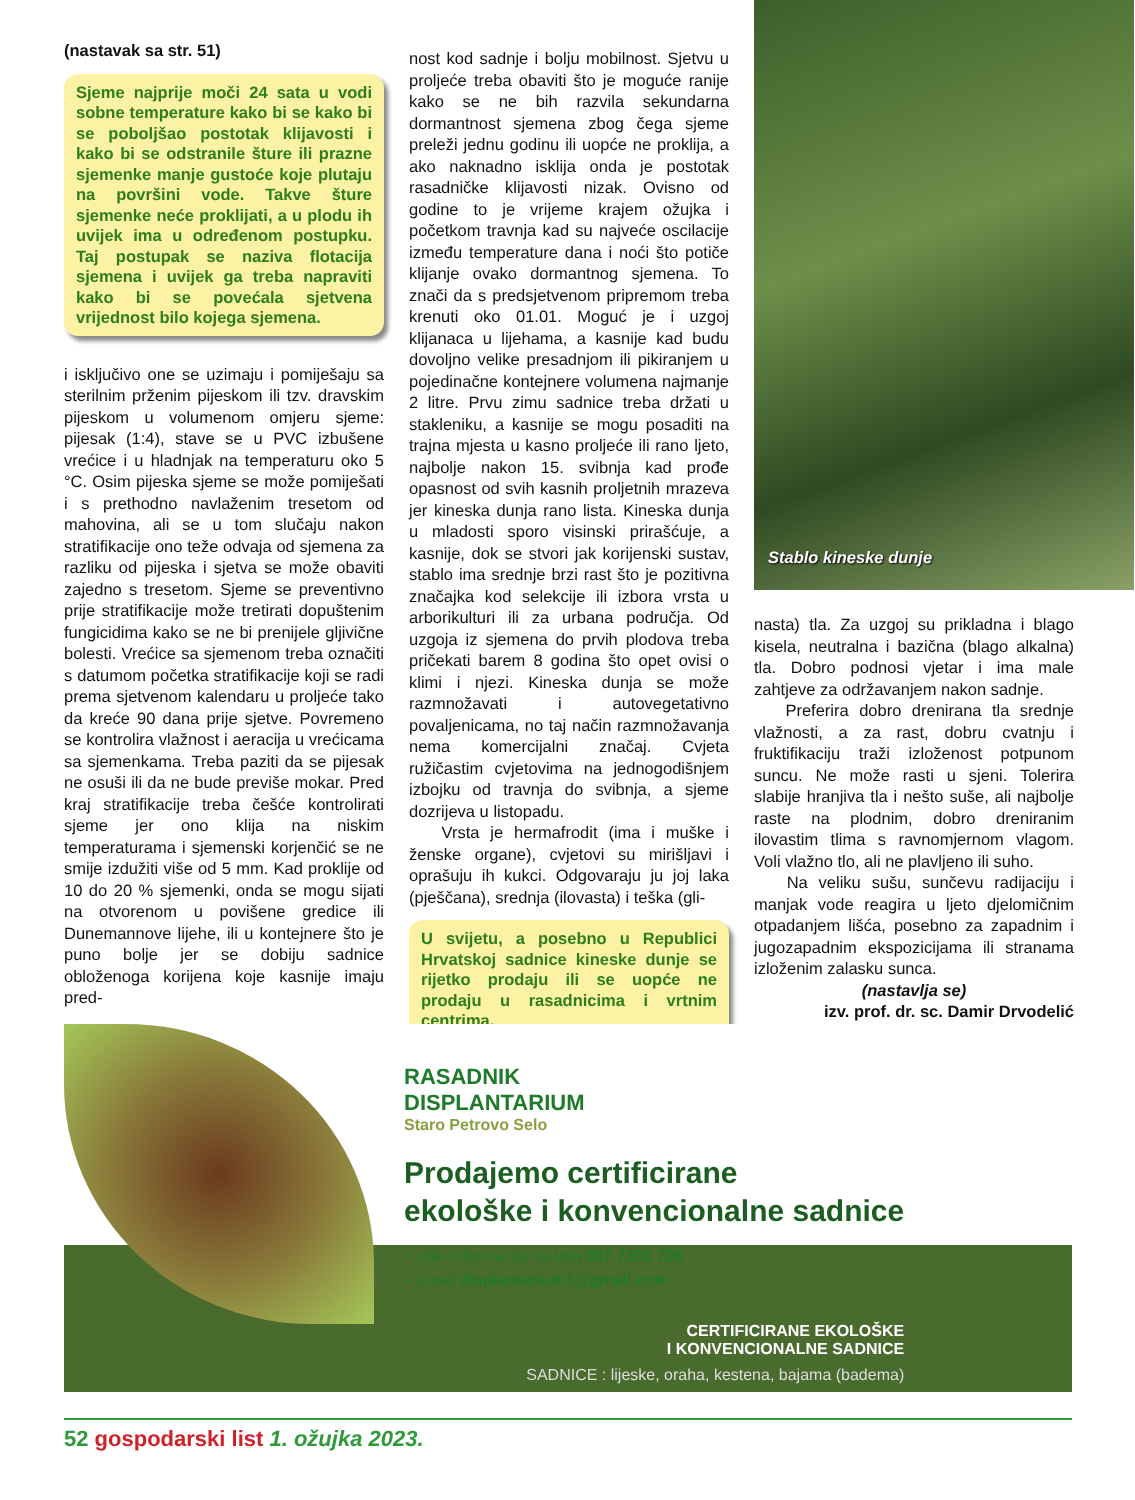(nastavak sa str. 51)
Sjeme najprije moči 24 sata u vodi sobne temperature kako bi se kako bi se poboljšao postotak klijavosti i kako bi se odstranile šture ili prazne sjemenke manje gustoće koje plutaju na površini vode. Takve šture sjemenke neće proklijati, a u plodu ih uvijek ima u određenom postupku. Taj postupak se naziva flotacija sjemena i uvijek ga treba napraviti kako bi se povećala sjetvena vrijednost bilo kojega sjemena.
i isključivo one se uzimaju i pomiješaju sa sterilnim prženim pijeskom ili tzv. dravskim pijeskom u volumenom omjeru sjeme: pijesak (1:4), stave se u PVC izbušene vrećice i u hladnjak na temperaturu oko 5 °C. Osim pijeska sjeme se može pomiješati i s prethodno navlaženim tresetom od mahovina, ali se u tom slučaju nakon stratifikacije ono teže odvaja od sjemena za razliku od pijeska i sjetva se može obaviti zajedno s tresetom. Sjeme se preventivno prije stratifikacije može tretirati dopuštenim fungicidima kako se ne bi prenijele gljivične bolesti. Vrećice sa sjemenom treba označiti s datumom početka stratifikacije koji se radi prema sjetvenom kalendaru u proljeće tako da kreće 90 dana prije sjetve. Povremeno se kontrolira vlažnost i aeracija u vrećicama sa sjemenkama. Treba paziti da se pijesak ne osuši ili da ne bude previše mokar. Pred kraj stratifikacije treba češće kontrolirati sjeme jer ono klija na niskim temperaturama i sjemenski korjenčić se ne smije izdužiti više od 5 mm. Kad proklije od 10 do 20 % sjemenki, onda se mogu sijati na otvorenom u povišene gredice ili Dunemannove lijehe, ili u kontejnere što je puno bolje jer se dobiju sadnice obloženoga korijena koje kasnije imaju pred-
nost kod sadnje i bolju mobilnost. Sjetvu u proljeće treba obaviti što je moguće ranije kako se ne bih razvila sekundarna dormantnost sjemena zbog čega sjeme preleži jednu godinu ili uopće ne proklija, a ako naknadno isklija onda je postotak rasadničke klijavosti nizak. Ovisno od godine to je vrijeme krajem ožujka i početkom travnja kad su najveće oscilacije između temperature dana i noći što potiče klijanje ovako dormantnog sjemena. To znači da s predsjetvenom pripremom treba krenuti oko 01.01. Moguć je i uzgoj klijanaca u lijehama, a kasnije kad budu dovoljno velike presadnjom ili pikiranjem u pojedinačne kontejnere volumena najmanje 2 litre. Prvu zimu sadnice treba držati u stakleniku, a kasnije se mogu posaditi na trajna mjesta u kasno proljeće ili rano ljeto, najbolje nakon 15. svibnja kad prođe opasnost od svih kasnih proljetnih mrazeva jer kineska dunja rano lista. Kineska dunja u mladosti sporo visinski prirašćuje, a kasnije, dok se stvori jak korijenski sustav, stablo ima srednje brzi rast što je pozitivna značajka kod selekcije ili izbora vrsta u arborikulturi ili za urbana područja. Od uzgoja iz sjemena do prvih plodova treba pričekati barem 8 godina što opet ovisi o klimi i njezi. Kineska dunja se može razmnožavati i autovegetativno povaljenicama, no taj način razmnožavanja nema komercijalni značaj. Cvjeta ružičastim cvjetovima na jednogodišnjem izbojku od travnja do svibnja, a sjeme dozrijeva u listopadu.
Vrsta je hermafrodit (ima i muške i ženske organe), cvjetovi su mirišljavi i oprašuju ih kukci. Odgovaraju ju joj laka (pješčana), srednja (ilovasta) i teška (gli-
U svijetu, a posebno u Republici Hrvatskoj sadnice kineske dunje se rijetko prodaju ili se uopće ne prodaju u rasadnicima i vrtnim centrima.
Stablo kineske dunje
nasta) tla. Za uzgoj su prikladna i blago kisela, neutralna i bazična (blago alkalna) tla. Dobro podnosi vjetar i ima male zahtjeve za održavanjem nakon sadnje.
Preferira dobro drenirana tla srednje vlažnosti, a za rast, dobru cvatnju i fruktifikaciju traži izloženost potpunom suncu. Ne može rasti u sjeni. Tolerira slabije hranjiva tla i nešto suše, ali najbolje raste na plodnim, dobro dreniranim ilovastim tlima s ravnomjernom vlagom. Voli vlažno tlo, ali ne plavljeno ili suho.
Na veliku sušu, sunčevu radijaciju i manjak vode reagira u ljeto djelomičnim otpadanjem lišća, posebno za zapadnim i jugozapadnim ekspozicijama ili stranama izloženim zalasku sunca.
(nastavlja se)
izv. prof. dr. sc. Damir Drvodelić
RASADNIK
DISPLANTARIUM
Staro Petrovo Selo
Prodajemo certificirane
ekološke i konvencionalne sadnice
– više informacija na broj 097 7353 705
– email displantarium1@gmail.com
CERTIFICIRANE EKOLOŠKE
I KONVENCIONALNE SADNICE
SADNICE : lijeske, oraha, kestena, bajama (badema)
52 gospodarski list 1. ožujka 2023.